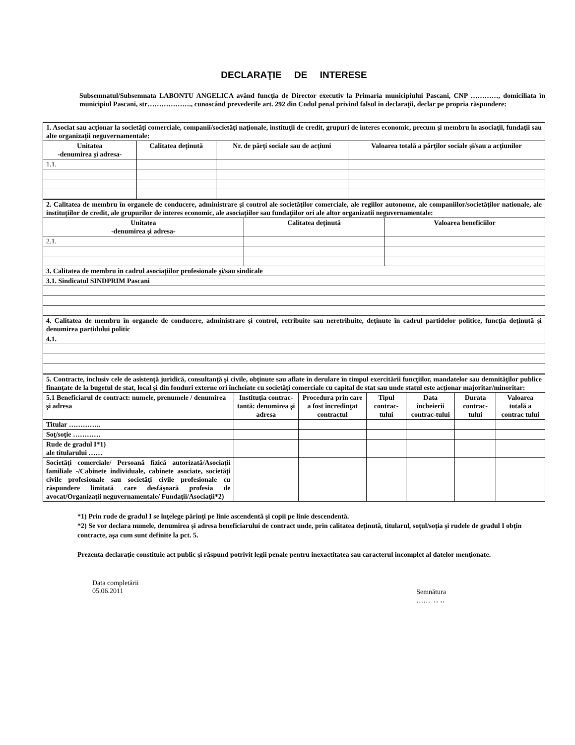DECLARAŢIE DE INTERESE
Subsemnatul/Subsemnata LABONTU ANGELICA având funcţia de Director executiv la Primaria municipiului Pascani, CNP …………, domiciliata în municipiul Pascani, str………………., cunoscând prevederile art. 292 din Codul penal privind falsul în declaraţii, declar pe propria răspundere:
| 1. Asociat sau acţionar la societăţi comerciale, companii/societăţi naţionale, instituţii de credit, grupuri de interes economic, precum şi membru în asociaţii, fundaţii sau alte organizaţii neguvernamentale: | | | |
| Unitatea -denumirea şi adresa- | Calitatea deţinută | Nr. de părţi sociale sau de acţiuni | Valoarea totală a părţilor sociale şi/sau a acţiunilor |
| 1.1. | | | |
| 2. Calitatea de membru în organele de conducere, administrare şi control ale societăţilor comerciale, ale regiilor autonome, ale companiilor/societăţilor nationale, ale instituţiilor de credit, ale grupurilor de interes economic, ale asociaţiilor sau fundaţiilor ori ale altor organizatii neguvernamentale: | | |
| Unitatea -denumirea şi adresa- | Calitatea deţinută | Valoarea beneficiilor |
| 2.1. | | |
| 3. Calitatea de membru în cadrul asociaţiilor profesionale şi/sau sindicale | | |
| 3.1. Sindicatul SINDPRIM Pascani | | |
| 4. Calitatea de membru în organele de conducere, administrare şi control, retribuite sau neretribuite, deţinute în cadrul partidelor politice, funcţia deţinută şi denumirea partidului politic | | |
| 4.1. | | |
| 5. Contracte, inclusiv cele de asistenţă juridică, consultanţă şi civile, obţinute sau aflate în derulare în timpul exercitării funcţiilor, mandatelor sau demnităţilor publice finanţate de la bugetul de stat, local şi din fonduri externe ori încheiate cu societăţi comerciale cu capital de stat sau unde statul este acţionar majoritar/minoritar: | | | | | | |
| 5.1 Beneficiarul de contract: numele, prenumele / denumirea şi adresa | Instituţia contrac-tantă: denumirea şi adresa | Procedura prin care a fost încredinţat contractul | Tipul contrac-tului | Data încheierii contrac-tului | Durata contrac-tului | Valoarea totală a contrac tului |
| Titular ………….. | | | | | | |
| Soţ/soţie ………… | | | | | | |
| Rude de gradul I*1) ale titularului …… | | | | | | |
| Societăţi comerciale/ Persoană fizică autorizată/Asociaţii familiale -/Cabinete individuale, cabinete asociate, societăţi civile profesionale sau societăţi civile profesionale cu răspundere limitată care desfăşoară profesia de avocat/Organizaţii neguvernamentale/ Fundaţii/Asociaţii*2) | | | | | | |
*1) Prin rude de gradul I se înţelege părinţi pe linie ascendentă şi copii pe linie descendentă.
*2) Se vor declara numele, denumirea şi adresa beneficiarului de contract unde, prin calitatea deţinută, titularul, soţul/soţia şi rudele de gradul I obţin contracte, aşa cum sunt definite la pct. 5.
Prezenta declaraţie constituie act public şi răspund potrivit legii penale pentru inexactitatea sau caracterul incomplet al datelor menţionate.
Data completării
05.06.2011
Semnătura
…… ‥ ‥